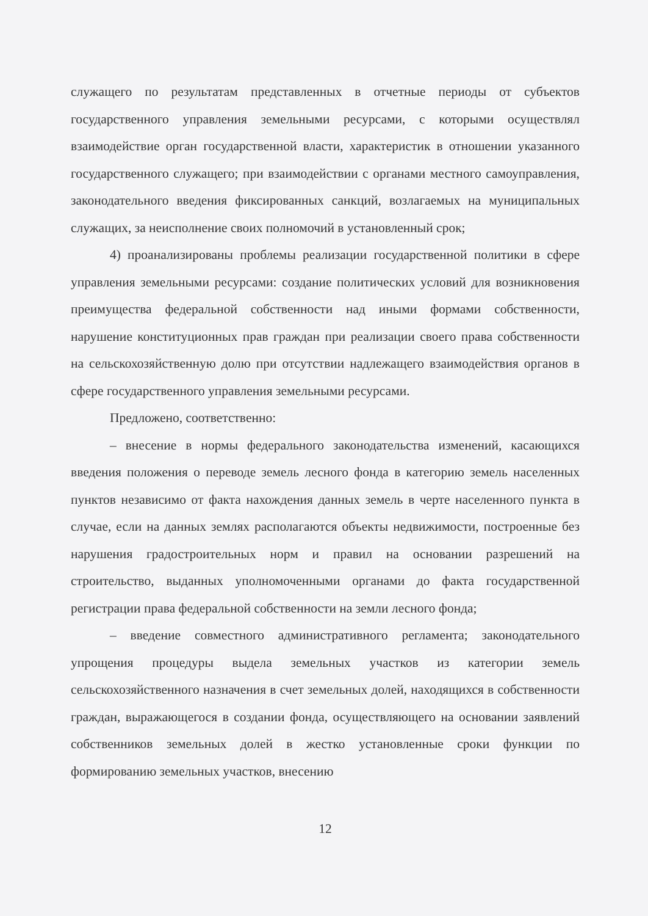служащего по результатам представленных в отчетные периоды от субъектов государственного управления земельными ресурсами, с которыми осуществлял взаимодействие орган государственной власти, характеристик в отношении указанного государственного служащего; при взаимодействии с органами местного самоуправления, законодательного введения фиксированных санкций, возлагаемых на муниципальных служащих, за неисполнение своих полномочий в установленный срок;
4) проанализированы проблемы реализации государственной политики в сфере управления земельными ресурсами: создание политических условий для возникновения преимущества федеральной собственности над иными формами собственности, нарушение конституционных прав граждан при реализации своего права собственности на сельскохозяйственную долю при отсутствии надлежащего взаимодействия органов в сфере государственного управления земельными ресурсами.
Предложено, соответственно:
– внесение в нормы федерального законодательства изменений, касающихся введения положения о переводе земель лесного фонда в категорию земель населенных пунктов независимо от факта нахождения данных земель в черте населенного пункта в случае, если на данных землях располагаются объекты недвижимости, построенные без нарушения градостроительных норм и правил на основании разрешений на строительство, выданных уполномоченными органами до факта государственной регистрации права федеральной собственности на земли лесного фонда;
– введение совместного административного регламента; законодательного упрощения процедуры выдела земельных участков из категории земель сельскохозяйственного назначения в счет земельных долей, находящихся в собственности граждан, выражающегося в создании фонда, осуществляющего на основании заявлений собственников земельных долей в жестко установленные сроки функции по формированию земельных участков, внесению
12